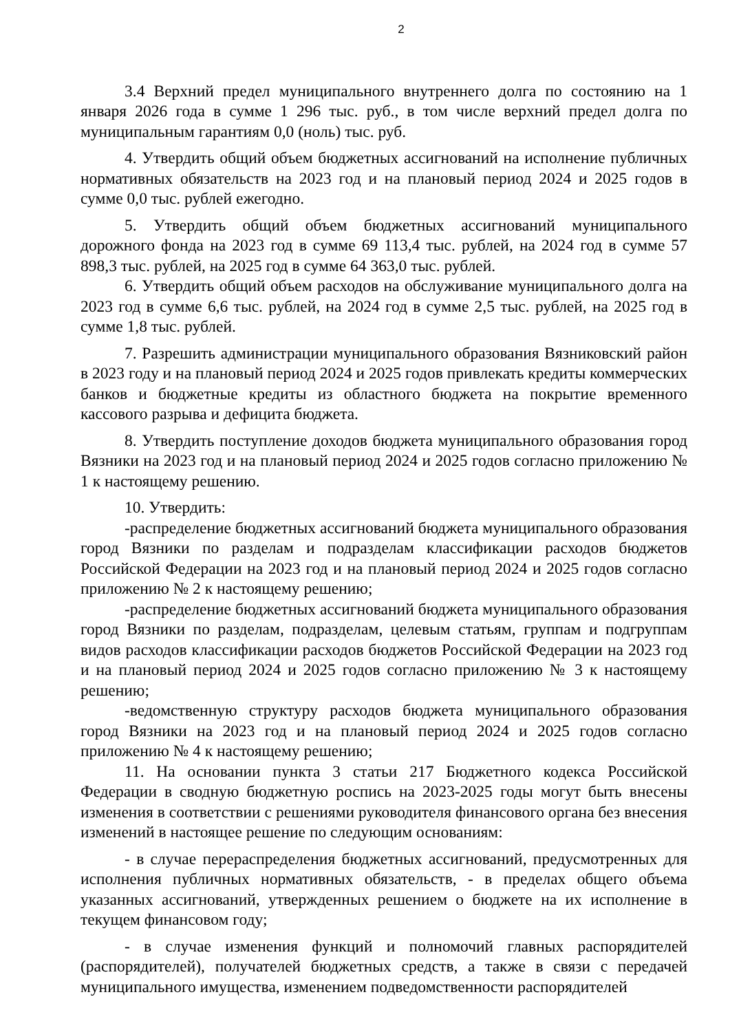2
3.4 Верхний предел муниципального внутреннего долга по состоянию на 1 января 2026 года в сумме 1 296 тыс. руб., в том числе верхний предел долга по муниципальным гарантиям 0,0 (ноль) тыс. руб.
4. Утвердить общий объем бюджетных ассигнований на исполнение публичных нормативных обязательств на 2023 год и на плановый период 2024 и 2025 годов в сумме 0,0 тыс. рублей ежегодно.
5. Утвердить общий объем бюджетных ассигнований муниципального дорожного фонда на 2023 год в сумме 69 113,4 тыс. рублей, на 2024 год в сумме 57 898,3 тыс. рублей, на 2025 год в сумме 64 363,0 тыс. рублей.
6. Утвердить общий объем расходов на обслуживание муниципального долга на 2023 год в сумме 6,6 тыс. рублей, на 2024 год в сумме 2,5 тыс. рублей, на 2025 год в сумме 1,8 тыс. рублей.
7. Разрешить администрации муниципального образования Вязниковский район в 2023 году и на плановый период 2024 и 2025 годов привлекать кредиты коммерческих банков и бюджетные кредиты из областного бюджета на покрытие временного кассового разрыва и дефицита бюджета.
8. Утвердить поступление доходов бюджета муниципального образования город Вязники на 2023 год и на плановый период 2024 и 2025 годов согласно приложению № 1 к настоящему решению.
10. Утвердить:
-распределение бюджетных ассигнований бюджета муниципального образования город Вязники по разделам и подразделам классификации расходов бюджетов Российской Федерации на 2023 год и на плановый период 2024 и 2025 годов согласно приложению № 2 к настоящему решению;
-распределение бюджетных ассигнований бюджета муниципального образования город Вязники по разделам, подразделам, целевым статьям, группам и подгруппам видов расходов классификации расходов бюджетов Российской Федерации на 2023 год и на плановый период 2024 и 2025 годов согласно приложению № 3 к настоящему решению;
-ведомственную структуру расходов бюджета муниципального образования город Вязники на 2023 год и на плановый период 2024 и 2025 годов согласно приложению № 4 к настоящему решению;
11. На основании пункта 3 статьи 217 Бюджетного кодекса Российской Федерации в сводную бюджетную роспись на 2023-2025 годы могут быть внесены изменения в соответствии с решениями руководителя финансового органа без внесения изменений в настоящее решение по следующим основаниям:
- в случае перераспределения бюджетных ассигнований, предусмотренных для исполнения публичных нормативных обязательств, - в пределах общего объема указанных ассигнований, утвержденных решением о бюджете на их исполнение в текущем финансовом году;
- в случае изменения функций и полномочий главных распорядителей (распорядителей), получателей бюджетных средств, а также в связи с передачей муниципального имущества, изменением подведомственности распорядителей